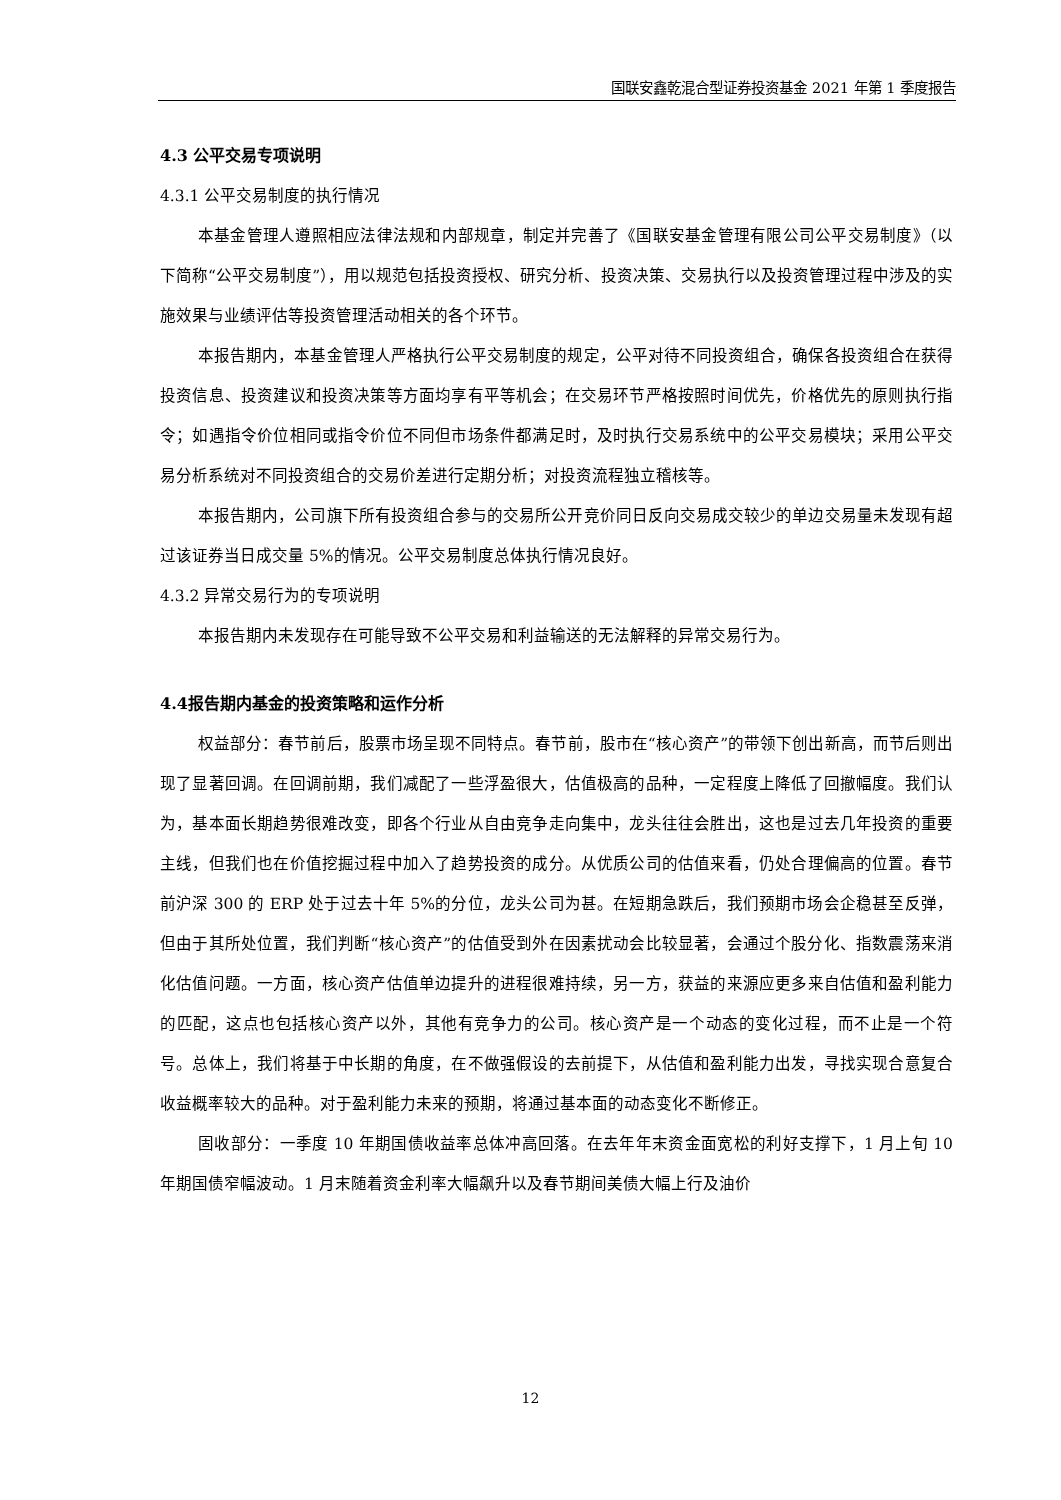国联安鑫乾混合型证券投资基金 2021 年第 1 季度报告
4.3 公平交易专项说明
4.3.1 公平交易制度的执行情况
本基金管理人遵照相应法律法规和内部规章，制定并完善了《国联安基金管理有限公司公平交易制度》（以下简称“公平交易制度”），用以规范包括投资授权、研究分析、投资决策、交易执行以及投资管理过程中涉及的实施效果与业绩评估等投资管理活动相关的各个环节。
本报告期内，本基金管理人严格执行公平交易制度的规定，公平对待不同投资组合，确保各投资组合在获得投资信息、投资建议和投资决策等方面均享有平等机会；在交易环节严格按照时间优先，价格优先的原则执行指令；如遇指令价位相同或指令价位不同但市场条件都满足时，及时执行交易系统中的公平交易模块；采用公平交易分析系统对不同投资组合的交易价差进行定期分析；对投资流程独立稽核等。
本报告期内，公司旗下所有投资组合参与的交易所公开竞价同日反向交易成交较少的单边交易量未发现有超过该证券当日成交量 5%的情况。公平交易制度总体执行情况良好。
4.3.2 异常交易行为的专项说明
本报告期内未发现存在可能导致不公平交易和利益输送的无法解释的异常交易行为。
4.4报告期内基金的投资策略和运作分析
权益部分：春节前后，股票市场呈现不同特点。春节前，股市在“核心资产”的带领下创出新高，而节后则出现了显著回调。在回调前期，我们减配了一些浮盈很大，估值极高的品种，一定程度上降低了回撤幅度。我们认为，基本面长期趋势很难改变，即各个行业从自由竞争走向集中，龙头往往会胜出，这也是过去几年投资的重要主线，但我们也在价值挖掘过程中加入了趋势投资的成分。从优质公司的估值来看，仍处合理偏高的位置。春节前沪深 300 的 ERP 处于过去十年 5%的分位，龙头公司为甚。在短期急跌后，我们预期市场会企稳甚至反弹，但由于其所处位置，我们判断“核心资产”的估值受到外在因素扰动会比较显著，会通过个股分化、指数震荡来消化估值问题。一方面，核心资产估值单边提升的进程很难持续，另一方，获益的来源应更多来自估值和盈利能力的匹配，这点也包括核心资产以外，其他有竞争力的公司。核心资产是一个动态的变化过程，而不止是一个符号。总体上，我们将基于中长期的角度，在不做强假设的去前提下，从估值和盈利能力出发，寻找实现合意复合收益概率较大的品种。对于盈利能力未来的预期，将通过基本面的动态变化不断修正。
固收部分：一季度 10 年期国债收益率总体冲高回落。在去年年末资金面宽松的利好支撑下，1 月上旬 10 年期国债窄幅波动。1 月末随着资金利率大幅飙升以及春节期间美债大幅上行及油价
12